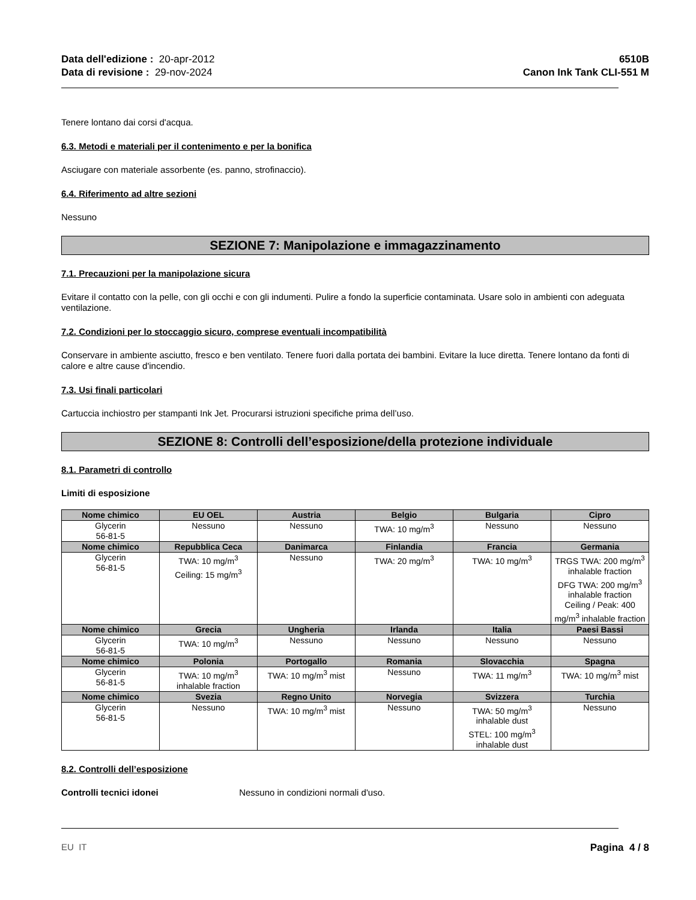Data dell'edizione : 20-apr-2012
Data di revisione : 29-nov-2024
6510B
Canon Ink Tank CLI-551 M
Tenere lontano dai corsi d'acqua.
6.3. Metodi e materiali per il contenimento e per la bonifica
Asciugare con materiale assorbente (es. panno, strofinaccio).
6.4. Riferimento ad altre sezioni
Nessuno
SEZIONE 7: Manipolazione e immagazzinamento
7.1. Precauzioni per la manipolazione sicura
Evitare il contatto con la pelle, con gli occhi e con gli indumenti. Pulire a fondo la superficie contaminata. Usare solo in ambienti con adeguata ventilazione.
7.2. Condizioni per lo stoccaggio sicuro, comprese eventuali incompatibilità
Conservare in ambiente asciutto, fresco e ben ventilato. Tenere fuori dalla portata dei bambini. Evitare la luce diretta. Tenere lontano da fonti di calore e altre cause d'incendio.
7.3. Usi finali particolari
Cartuccia inchiostro per stampanti Ink Jet. Procurarsi istruzioni specifiche prima dell’uso.
SEZIONE 8: Controlli dell’esposizione/della protezione individuale
8.1. Parametri di controllo
Limiti di esposizione
| Nome chimico | EU OEL | Austria | Belgio | Bulgaria | Cipro |
| --- | --- | --- | --- | --- | --- |
| Glycerin 56-81-5 | Nessuno | Nessuno | TWA: 10 mg/m<sup>3</sup> | Nessuno | Nessuno |
| Nome chimico | Repubblica Ceca | Danimarca | Finlandia | Francia | Germania |
| Glycerin 56-81-5 | TWA: 10 mg/m<sup>3</sup> Ceiling: 15 mg/m<sup>3</sup> | Nessuno | TWA: 20 mg/m<sup>3</sup> | TWA: 10 mg/m<sup>3</sup> | TRGS TWA: 200 mg/m<sup>3</sup> inhalable fraction DFG TWA: 200 mg/m<sup>3</sup> inhalable fraction Ceiling / Peak: 400 mg/m<sup>3</sup> inhalable fraction |
| Nome chimico | Grecia | Ungheria | Irlanda | Italia | Paesi Bassi |
| Glycerin 56-81-5 | TWA: 10 mg/m<sup>3</sup> | Nessuno | Nessuno | Nessuno | Nessuno |
| Nome chimico | Polonia | Portogallo | Romania | Slovacchia | Spagna |
| Glycerin 56-81-5 | TWA: 10 mg/m<sup>3</sup> inhalable fraction | TWA: 10 mg/m<sup>3</sup> mist | Nessuno | TWA: 11 mg/m<sup>3</sup> | TWA: 10 mg/m<sup>3</sup> mist |
| Nome chimico | Svezia | Regno Unito | Norvegia | Svizzera | Turchia |
| Glycerin 56-81-5 | Nessuno | TWA: 10 mg/m<sup>3</sup> mist | Nessuno | TWA: 50 mg/m<sup>3</sup> inhalable dust STEL: 100 mg/m<sup>3</sup> inhalable dust | Nessuno |
8.2. Controlli dell’esposizione
Controlli tecnici idonei Nessuno in condizioni normali d'uso.
EU IT Pagina 4 / 8